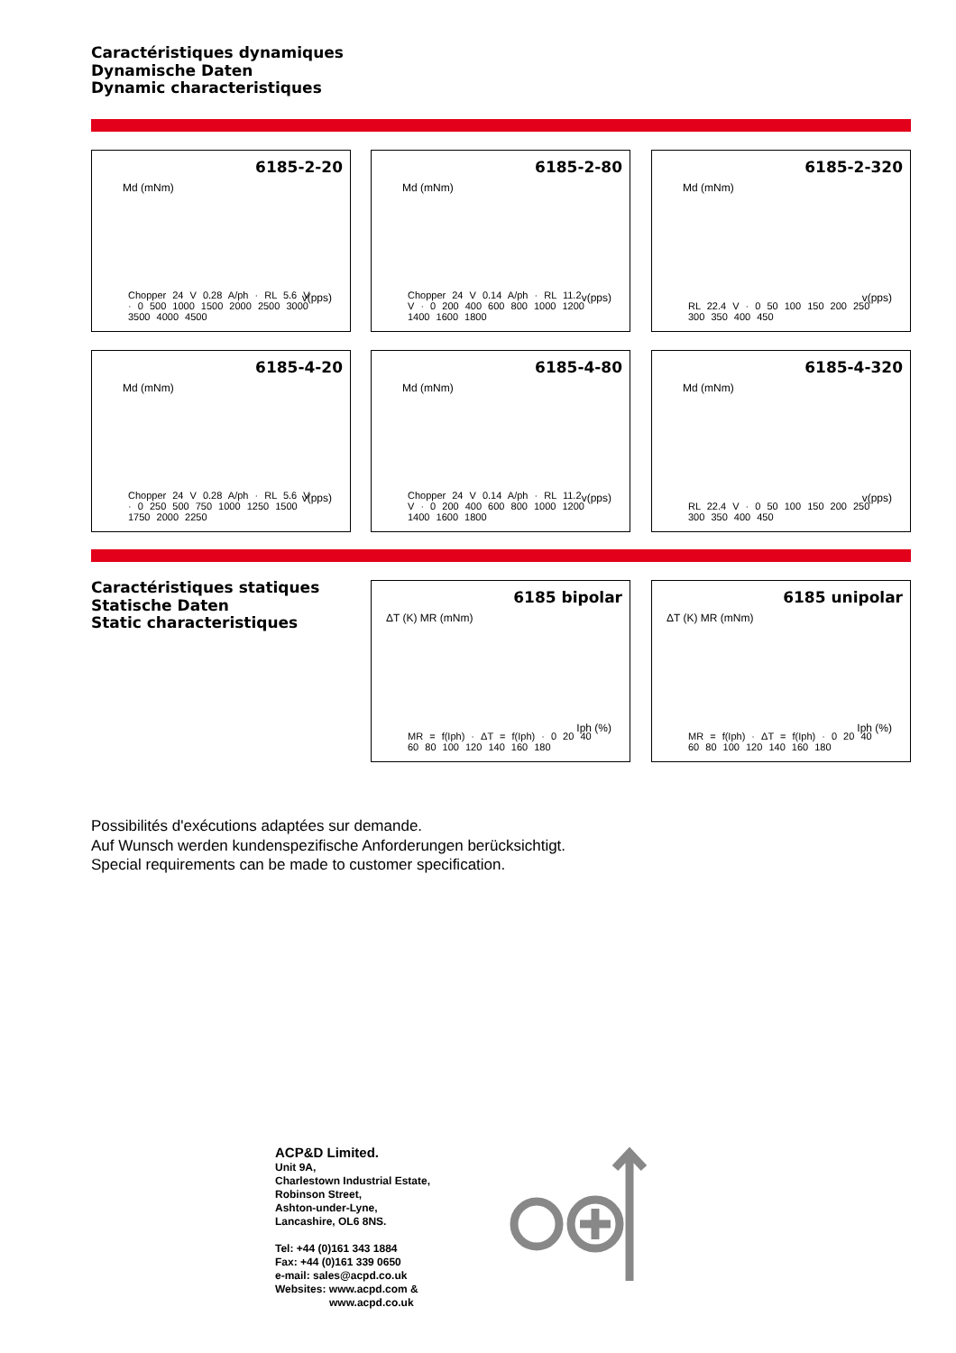Caractéristiques dynamiques
Dynamische Daten
Dynamic characteristiques
6185-2-20
Md (mNm)
v(pps)
Chopper 24 V 0.28 A/ph · RL 5.6 V · 0 500 1000 1500 2000 2500 3000 3500 4000 4500
6185-2-80
Md (mNm)
v(pps)
Chopper 24 V 0.14 A/ph · RL 11.2 V · 0 200 400 600 800 1000 1200 1400 1600 1800
6185-2-320
Md (mNm)
v(pps)
RL 22.4 V · 0 50 100 150 200 250 300 350 400 450
6185-4-20
Md (mNm)
v(pps)
Chopper 24 V 0.28 A/ph · RL 5.6 V · 0 250 500 750 1000 1250 1500 1750 2000 2250
6185-4-80
Md (mNm)
v(pps)
Chopper 24 V 0.14 A/ph · RL 11.2 V · 0 200 400 600 800 1000 1200 1400 1600 1800
6185-4-320
Md (mNm)
v(pps)
RL 22.4 V · 0 50 100 150 200 250 300 350 400 450
Caractéristiques statiques
Statische Daten
Static characteristiques
6185 bipolar
ΔT (K) MR (mNm)
Iph (%)
MR = f(Iph) · ΔT = f(Iph) · 0 20 40 60 80 100 120 140 160 180
6185 unipolar
ΔT (K) MR (mNm)
Iph (%)
MR = f(Iph) · ΔT = f(Iph) · 0 20 40 60 80 100 120 140 160 180
Possibilités d'exécutions adaptées sur demande.
Auf Wunsch werden kundenspezifische Anforderungen berücksichtigt.
Special requirements can be made to customer specification.
ACP&D Limited.
Unit 9A,
Charlestown Industrial Estate,
Robinson Street,
Ashton-under-Lyne,
Lancashire, OL6 8NS.
Tel: +44 (0)161 343 1884
Fax: +44 (0)161 339 0650
e-mail: sales@acpd.co.uk
Websites: www.acpd.com &
www.acpd.co.uk